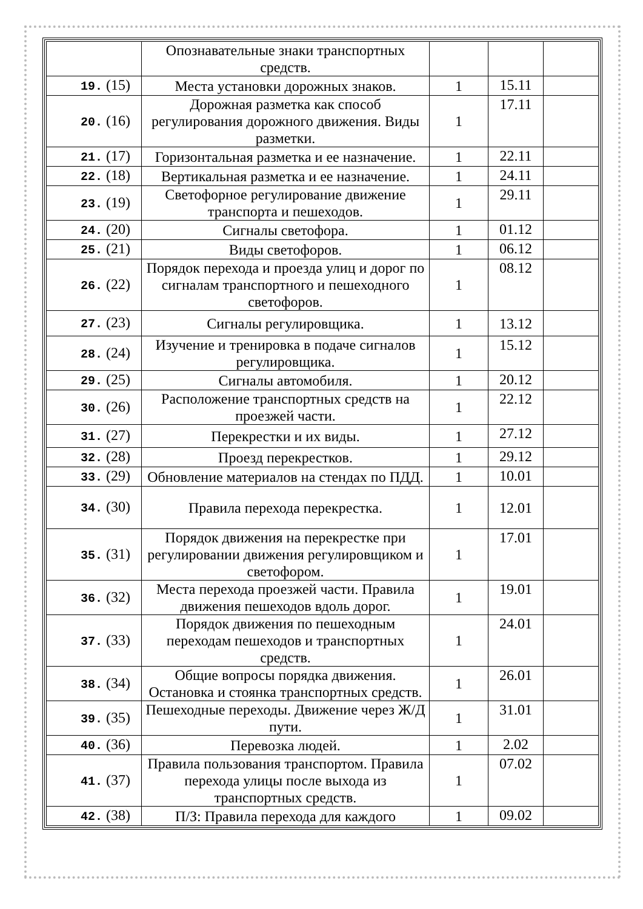| | Опознавательные знаки транспортных средств. | | | |
| 19. (15) | Места установки дорожных знаков. | 1 | 15.11 | |
| 20. (16) | Дорожная разметка как способ регулирования дорожного движения. Виды разметки. | 1 | 17.11 | |
| 21. (17) | Горизонтальная разметка и ее назначение. | 1 | 22.11 | |
| 22. (18) | Вертикальная разметка и ее назначение. | 1 | 24.11 | |
| 23. (19) | Светофорное регулирование движение транспорта и пешеходов. | 1 | 29.11 | |
| 24. (20) | Сигналы светофора. | 1 | 01.12 | |
| 25. (21) | Виды светофоров. | 1 | 06.12 | |
| 26. (22) | Порядок перехода и проезда улиц и дорог по сигналам транспортного и пешеходного светофоров. | 1 | 08.12 | |
| 27. (23) | Сигналы регулировщика. | 1 | 13.12 | |
| 28. (24) | Изучение и тренировка в подаче сигналов регулировщика. | 1 | 15.12 | |
| 29. (25) | Сигналы автомобиля. | 1 | 20.12 | |
| 30. (26) | Расположение транспортных средств на проезжей части. | 1 | 22.12 | |
| 31. (27) | Перекрестки и их виды. | 1 | 27.12 | |
| 32. (28) | Проезд перекрестков. | 1 | 29.12 | |
| 33. (29) | Обновление материалов на стендах по ПДД. | 1 | 10.01 | |
| 34. (30) | Правила перехода перекрестка. | 1 | 12.01 | |
| 35. (31) | Порядок движения на перекрестке при регулировании движения регулировщиком и светофором. | 1 | 17.01 | |
| 36. (32) | Места перехода проезжей части. Правила движения пешеходов вдоль дорог. | 1 | 19.01 | |
| 37. (33) | Порядок движения по пешеходным переходам пешеходов и транспортных средств. | 1 | 24.01 | |
| 38. (34) | Общие вопросы порядка движения. Остановка и стоянка транспортных средств. | 1 | 26.01 | |
| 39. (35) | Пешеходные переходы. Движение через Ж/Д пути. | 1 | 31.01 | |
| 40. (36) | Перевозка людей. | 1 | 2.02 | |
| 41. (37) | Правила пользования транспортом. Правила перехода улицы после выхода из транспортных средств. | 1 | 07.02 | |
| 42. (38) | П/З: Правила перехода для каждого | 1 | 09.02 | |